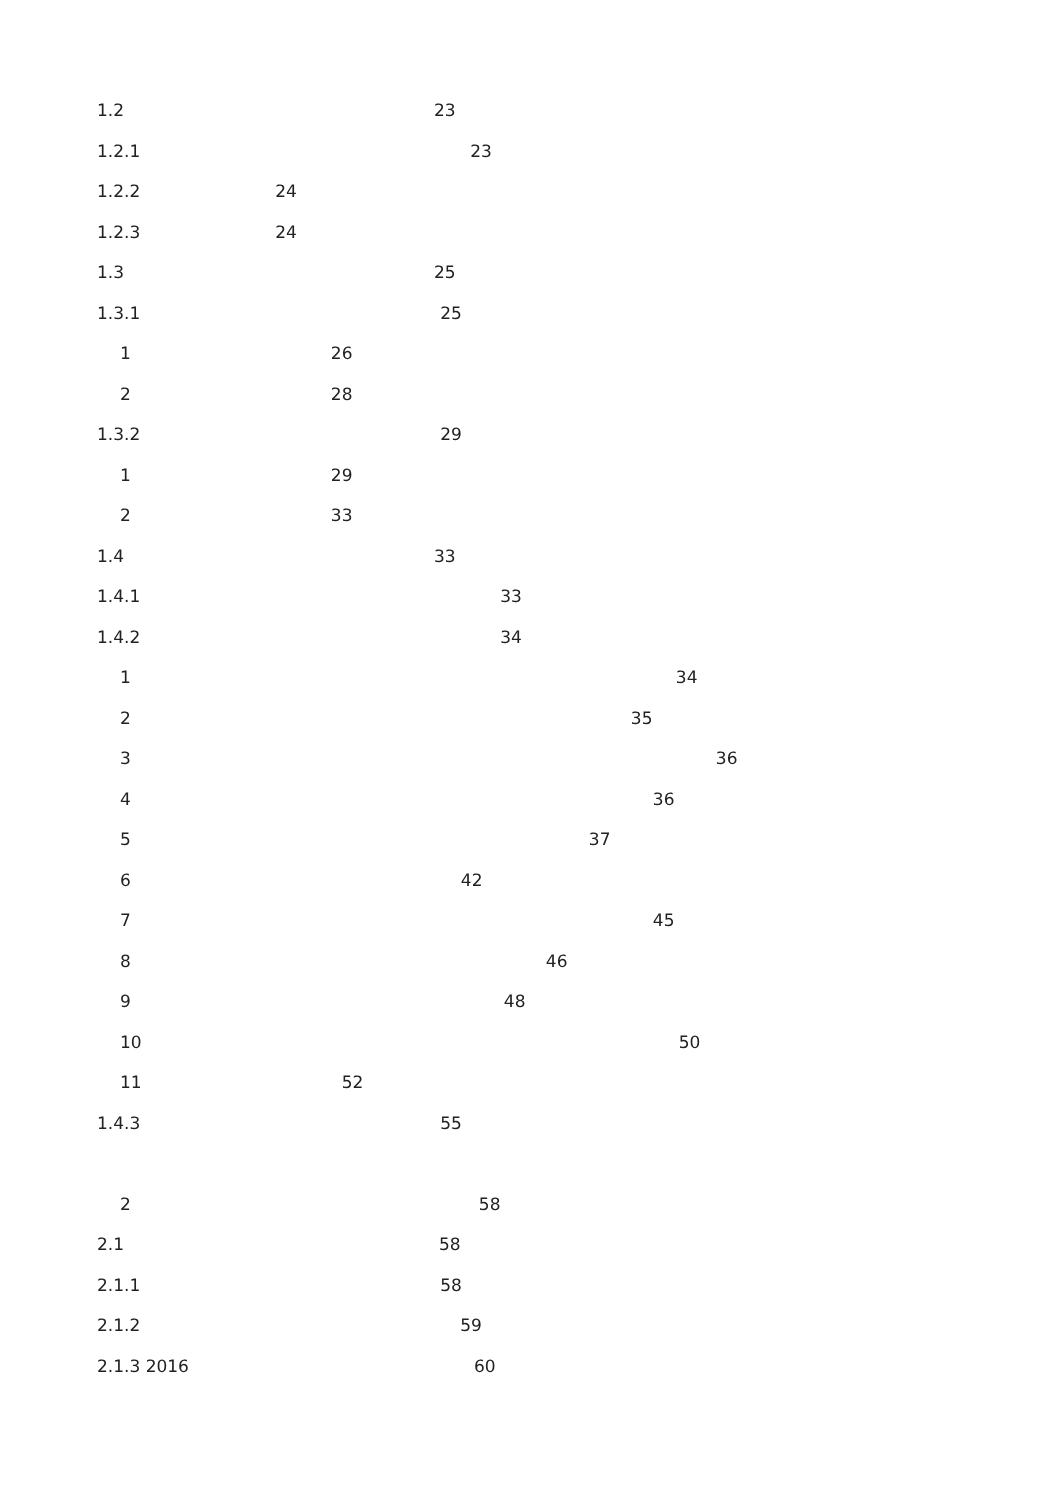1.2 23
1.2.1 23
1.2.2 24
1.2.3 24
1.3 25
1.3.1 25
1 26
2 28
1.3.2 29
1 29
2 33
1.4 33
1.4.1 33
1.4.2 34
1 34
2 35
3 36
4 36
5 37
6 42
7 45
8 46
9 48
10 50
11 52
1.4.3 55
2 58
2.1 58
2.1.1 58
2.1.2 59
2.1.3 2016 60